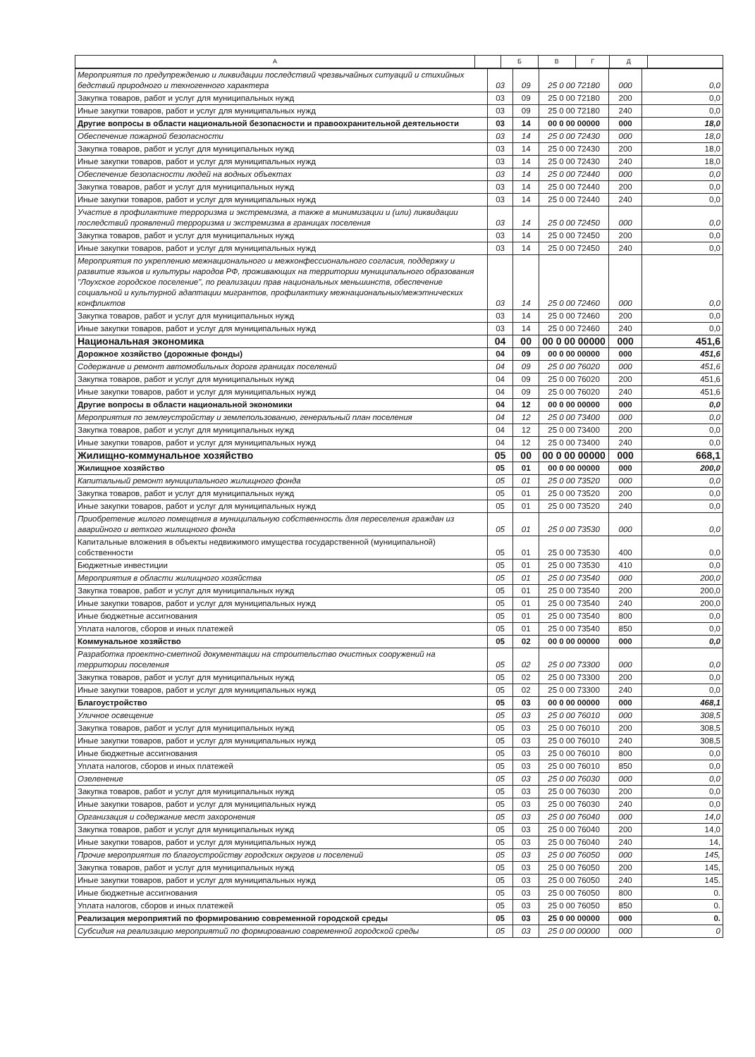| А | | Б | В | Г | Д | |
| --- | --- | --- | --- | --- | --- | --- |
| Мероприятия по предупреждению и ликвидации последствий чрезвычайных ситуаций и стихийных бедствий природного и техногенного характера | 03 | 09 | 25 0 00 72180 | 000 | 0,0 |
| Закупка товаров, работ и услуг для муниципальных нужд | 03 | 09 | 25 0 00 72180 | 200 | 0,0 |
| Иные закупки товаров, работ и услуг для муниципальных нужд | 03 | 09 | 25 0 00 72180 | 240 | 0,0 |
| Другие вопросы в области национальной безопасности и правоохранительной деятельности | 03 | 14 | 00 0 00 00000 | 000 | 18,0 |
| Обеспечение пожарной безопасности | 03 | 14 | 25 0 00 72430 | 000 | 18,0 |
| Закупка товаров, работ и услуг для муниципальных нужд | 03 | 14 | 25 0 00 72430 | 200 | 18,0 |
| Иные закупки товаров, работ и услуг для муниципальных нужд | 03 | 14 | 25 0 00 72430 | 240 | 18,0 |
| Обеспечение безопасности людей на водных объектах | 03 | 14 | 25 0 00 72440 | 000 | 0,0 |
| Закупка товаров, работ и услуг для муниципальных нужд | 03 | 14 | 25 0 00 72440 | 200 | 0,0 |
| Иные закупки товаров, работ и услуг для муниципальных нужд | 03 | 14 | 25 0 00 72440 | 240 | 0,0 |
| Участие в профилактике терроризма и экстремизма, а также в минимизации и (или) ликвидации последствий проявлений терроризма и экстремизма в границах поселения | 03 | 14 | 25 0 00 72450 | 000 | 0,0 |
| Закупка товаров, работ и услуг для муниципальных нужд | 03 | 14 | 25 0 00 72450 | 200 | 0,0 |
| Иные закупки товаров, работ и услуг для муниципальных нужд | 03 | 14 | 25 0 00 72450 | 240 | 0,0 |
| Мероприятия по укреплению межнационального и межконфессионального согласия, поддержку и развитие языков и культуры народов РФ, проживающих на территории муниципального образования "Лоухское городское поселение", по реализации прав национальных меньшинств, обеспечение социальной и культурной адаптации мигрантов, профилактику межнациональных/межэтнических конфликтов | 03 | 14 | 25 0 00 72460 | 000 | 0,0 |
| Закупка товаров, работ и услуг для муниципальных нужд | 03 | 14 | 25 0 00 72460 | 200 | 0,0 |
| Иные закупки товаров, работ и услуг для муниципальных нужд | 03 | 14 | 25 0 00 72460 | 240 | 0,0 |
| Национальная экономика | 04 | 00 | 00 0 00 00000 | 000 | 451,6 |
| Дорожное хозяйство (дорожные фонды) | 04 | 09 | 00 0 00 00000 | 000 | 451,6 |
| Содержание и ремонт автомобильных дорогв границах поселений | 04 | 09 | 25 0 00 76020 | 000 | 451,6 |
| Закупка товаров, работ и услуг для муниципальных нужд | 04 | 09 | 25 0 00 76020 | 200 | 451,6 |
| Иные закупки товаров, работ и услуг для муниципальных нужд | 04 | 09 | 25 0 00 76020 | 240 | 451,6 |
| Другие вопросы в области национальной экономики | 04 | 12 | 00 0 00 00000 | 000 | 0,0 |
| Мероприятия по землеустройству и землепользованию, генеральный план поселения | 04 | 12 | 25 0 00 73400 | 000 | 0,0 |
| Закупка товаров, работ и услуг для муниципальных нужд | 04 | 12 | 25 0 00 73400 | 200 | 0,0 |
| Иные закупки товаров, работ и услуг для муниципальных нужд | 04 | 12 | 25 0 00 73400 | 240 | 0,0 |
| Жилищно-коммунальное хозяйство | 05 | 00 | 00 0 00 00000 | 000 | 668,1 |
| Жилищное хозяйство | 05 | 01 | 00 0 00 00000 | 000 | 200,0 |
| Капитальный ремонт муниципального жилищного фонда | 05 | 01 | 25 0 00 73520 | 000 | 0,0 |
| Закупка товаров, работ и услуг для муниципальных нужд | 05 | 01 | 25 0 00 73520 | 200 | 0,0 |
| Иные закупки товаров, работ и услуг для муниципальных нужд | 05 | 01 | 25 0 00 73520 | 240 | 0,0 |
| Приобретение жилого помещения в муниципальную собственность для переселения граждан из аварийного и ветхого жилищного фонда | 05 | 01 | 25 0 00 73530 | 000 | 0,0 |
| Капитальные вложения в объекты недвижимого имущества государственной (муниципальной) собственности | 05 | 01 | 25 0 00 73530 | 400 | 0,0 |
| Бюджетные инвестиции | 05 | 01 | 25 0 00 73530 | 410 | 0,0 |
| Мероприятия в области жилищного хозяйства | 05 | 01 | 25 0 00 73540 | 000 | 200,0 |
| Закупка товаров, работ и услуг для муниципальных нужд | 05 | 01 | 25 0 00 73540 | 200 | 200,0 |
| Иные закупки товаров, работ и услуг для муниципальных нужд | 05 | 01 | 25 0 00 73540 | 240 | 200,0 |
| Иные бюджетные ассигнования | 05 | 01 | 25 0 00 73540 | 800 | 0,0 |
| Уплата налогов, сборов и иных платежей | 05 | 01 | 25 0 00 73540 | 850 | 0,0 |
| Коммунальное хозяйство | 05 | 02 | 00 0 00 00000 | 000 | 0,0 |
| Разработка проектно-сметной документации на строительство очистных сооружений на территории поселения | 05 | 02 | 25 0 00 73300 | 000 | 0,0 |
| Закупка товаров, работ и услуг для муниципальных нужд | 05 | 02 | 25 0 00 73300 | 200 | 0,0 |
| Иные закупки товаров, работ и услуг для муниципальных нужд | 05 | 02 | 25 0 00 73300 | 240 | 0,0 |
| Благоустройство | 05 | 03 | 00 0 00 00000 | 000 | 468,1 |
| Уличное освещение | 05 | 03 | 25 0 00 76010 | 000 | 308,5 |
| Закупка товаров, работ и услуг для муниципальных нужд | 05 | 03 | 25 0 00 76010 | 200 | 308,5 |
| Иные закупки товаров, работ и услуг для муниципальных нужд | 05 | 03 | 25 0 00 76010 | 240 | 308,5 |
| Иные бюджетные ассигнования | 05 | 03 | 25 0 00 76010 | 800 | 0,0 |
| Уплата налогов, сборов и иных платежей | 05 | 03 | 25 0 00 76010 | 850 | 0,0 |
| Озеленение | 05 | 03 | 25 0 00 76030 | 000 | 0,0 |
| Закупка товаров, работ и услуг для муниципальных нужд | 05 | 03 | 25 0 00 76030 | 200 | 0,0 |
| Иные закупки товаров, работ и услуг для муниципальных нужд | 05 | 03 | 25 0 00 76030 | 240 | 0,0 |
| Организация и содержание мест захоронения | 05 | 03 | 25 0 00 76040 | 000 | 14,0 |
| Закупка товаров, работ и услуг для муниципальных нужд | 05 | 03 | 25 0 00 76040 | 200 | 14,0 |
| Иные закупки товаров, работ и услуг для муниципальных нужд | 05 | 03 | 25 0 00 76040 | 240 | 14, |
| Прочие мероприятия по благоустройству городских округов и поселений | 05 | 03 | 25 0 00 76050 | 000 | 145, |
| Закупка товаров, работ и услуг для муниципальных нужд | 05 | 03 | 25 0 00 76050 | 200 | 145, |
| Иные закупки товаров, работ и услуг для муниципальных нужд | 05 | 03 | 25 0 00 76050 | 240 | 145. |
| Иные бюджетные ассигнования | 05 | 03 | 25 0 00 76050 | 800 | 0. |
| Уплата налогов, сборов и иных платежей | 05 | 03 | 25 0 00 76050 | 850 | 0. |
| Реализация мероприятий по формированию современной городской среды | 05 | 03 | 25 0 00 00000 | 000 | 0. |
| Субсидия на реализацию мероприятий по формированию современной городской среды | 05 | 03 | 25 0 00 00000 | 000 | 0 |